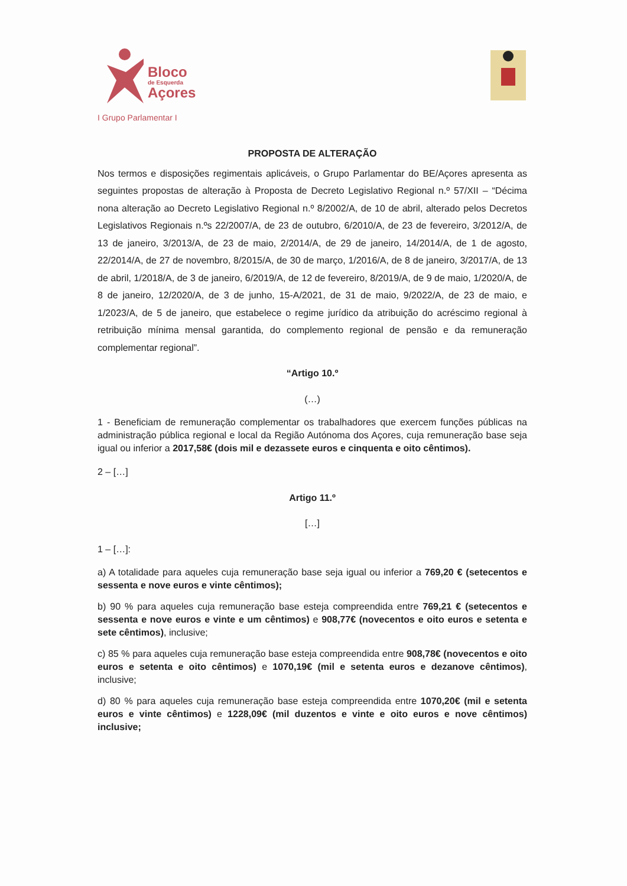Bloco
de Esquerda
Açores
I Grupo Parlamentar I
PROPOSTA DE ALTERAÇÃO
Nos termos e disposições regimentais aplicáveis, o Grupo Parlamentar do BE/Açores apresenta as seguintes propostas de alteração à Proposta de Decreto Legislativo Regional n.º 57/XII – “Décima nona alteração ao Decreto Legislativo Regional n.º 8/2002/A, de 10 de abril, alterado pelos Decretos Legislativos Regionais n.ºs 22/2007/A, de 23 de outubro, 6/2010/A, de 23 de fevereiro, 3/2012/A, de 13 de janeiro, 3/2013/A, de 23 de maio, 2/2014/A, de 29 de janeiro, 14/2014/A, de 1 de agosto, 22/2014/A, de 27 de novembro, 8/2015/A, de 30 de março, 1/2016/A, de 8 de janeiro, 3/2017/A, de 13 de abril, 1/2018/A, de 3 de janeiro, 6/2019/A, de 12 de fevereiro, 8/2019/A, de 9 de maio, 1/2020/A, de 8 de janeiro, 12/2020/A, de 3 de junho, 15-A/2021, de 31 de maio, 9/2022/A, de 23 de maio, e 1/2023/A, de 5 de janeiro, que estabelece o regime jurídico da atribuição do acréscimo regional à retribuição mínima mensal garantida, do complemento regional de pensão e da remuneração complementar regional”.
“Artigo 10.º
(…)
1 - Beneficiam de remuneração complementar os trabalhadores que exercem funções públicas na administração pública regional e local da Região Autónoma dos Açores, cuja remuneração base seja igual ou inferior a 2017,58€ (dois mil e dezassete euros e cinquenta e oito cêntimos).
2 – […]
Artigo 11.º
[…]
1 – […]:
a) A totalidade para aqueles cuja remuneração base seja igual ou inferior a 769,20 € (setecentos e sessenta e nove euros e vinte cêntimos);
b) 90 % para aqueles cuja remuneração base esteja compreendida entre 769,21 € (setecentos e sessenta e nove euros e vinte e um cêntimos) e 908,77€ (novecentos e oito euros e setenta e sete cêntimos), inclusive;
c) 85 % para aqueles cuja remuneração base esteja compreendida entre 908,78€ (novecentos e oito euros e setenta e oito cêntimos) e 1070,19€ (mil e setenta euros e dezanove cêntimos), inclusive;
d) 80 % para aqueles cuja remuneração base esteja compreendida entre 1070,20€ (mil e setenta euros e vinte cêntimos) e 1228,09€ (mil duzentos e vinte e oito euros e nove cêntimos) inclusive;